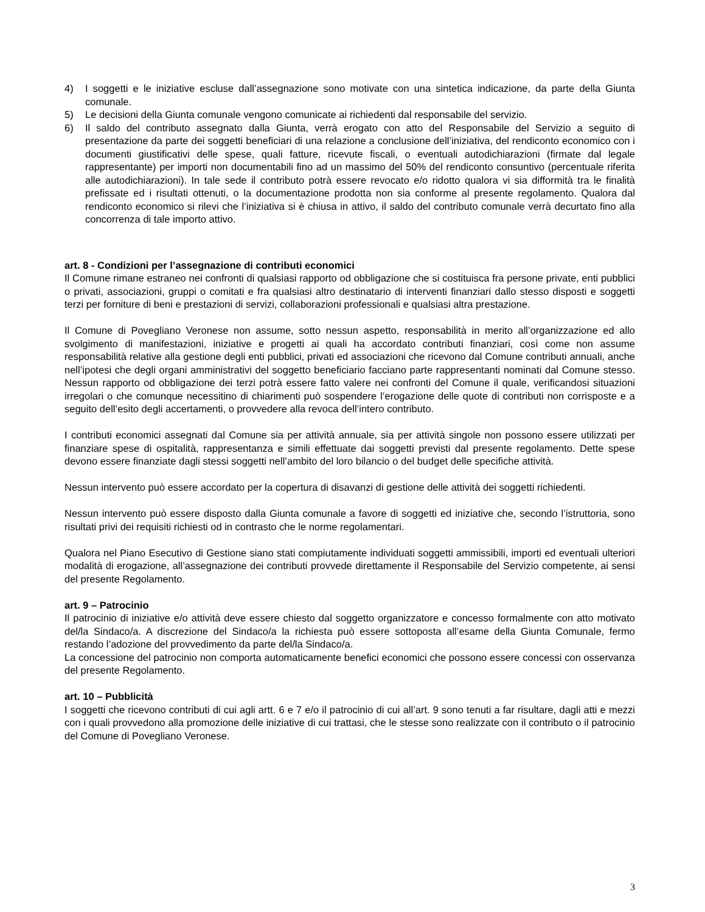4) I soggetti e le iniziative escluse dall’assegnazione sono motivate con una sintetica indicazione, da parte della Giunta comunale.
5) Le decisioni della Giunta comunale vengono comunicate ai richiedenti dal responsabile del servizio.
6) Il saldo del contributo assegnato dalla Giunta, verrà erogato con atto del Responsabile del Servizio a seguito di presentazione da parte dei soggetti beneficiari di una relazione a conclusione dell’iniziativa, del rendiconto economico con i documenti giustificativi delle spese, quali fatture, ricevute fiscali, o eventuali autodichiarazioni (firmate dal legale rappresentante) per importi non documentabili fino ad un massimo del 50% del rendiconto consuntivo (percentuale riferita alle autodichiarazioni). In tale sede il contributo potrà essere revocato e/o ridotto qualora vi sia difformità tra le finalità prefissate ed i risultati ottenuti, o la documentazione prodotta non sia conforme al presente regolamento. Qualora dal rendiconto economico si rilevi che l’iniziativa si è chiusa in attivo, il saldo del contributo comunale verrà decurtato fino alla concorrenza di tale importo attivo.
art. 8 - Condizioni per l’assegnazione di contributi economici
Il Comune rimane estraneo nei confronti di qualsiasi rapporto od obbligazione che si costituisca fra persone private, enti pubblici o privati, associazioni, gruppi o comitati e fra qualsiasi altro destinatario di interventi finanziari dallo stesso disposti e soggetti terzi per forniture di beni e prestazioni di servizi, collaborazioni professionali e qualsiasi altra prestazione.
Il Comune di Povegliano Veronese non assume, sotto nessun aspetto, responsabilità in merito all’organizzazione ed allo svolgimento di manifestazioni, iniziative e progetti ai quali ha accordato contributi finanziari, così come non assume responsabilità relative alla gestione degli enti pubblici, privati ed associazioni che ricevono dal Comune contributi annuali, anche nell’ipotesi che degli organi amministrativi del soggetto beneficiario facciano parte rappresentanti nominati dal Comune stesso. Nessun rapporto od obbligazione dei terzi potrà essere fatto valere nei confronti del Comune il quale, verificandosi situazioni irregolari o che comunque necessitino di chiarimenti può sospendere l’erogazione delle quote di contributi non corrisposte e a seguito dell’esito degli accertamenti, o provvedere alla revoca dell’intero contributo.
I contributi economici assegnati dal Comune sia per attività annuale, sia per attività singole non possono essere utilizzati per finanziare spese di ospitalità, rappresentanza e simili effettuate dai soggetti previsti dal presente regolamento. Dette spese devono essere finanziate dagli stessi soggetti nell’ambito del loro bilancio o del budget delle specifiche attività.
Nessun intervento può essere accordato per la copertura di disavanzi di gestione delle attività dei soggetti richiedenti.
Nessun intervento può essere disposto dalla Giunta comunale a favore di soggetti ed iniziative che, secondo l’istruttoria, sono risultati privi dei requisiti richiesti od in contrasto che le norme regolamentari.
Qualora nel Piano Esecutivo di Gestione siano stati compiutamente individuati soggetti ammissibili, importi ed eventuali ulteriori modalità di erogazione, all’assegnazione dei contributi provvede direttamente il Responsabile del Servizio competente, ai sensi del presente Regolamento.
art. 9 – Patrocinio
Il patrocinio di iniziative e/o attività deve essere chiesto dal soggetto organizzatore e concesso formalmente con atto motivato del/la Sindaco/a. A discrezione del Sindaco/a la richiesta può essere sottoposta all’esame della Giunta Comunale, fermo restando l’adozione del provvedimento da parte del/la Sindaco/a.
La concessione del patrocinio non comporta automaticamente benefici economici che possono essere concessi con osservanza del presente Regolamento.
art. 10 – Pubblicità
I soggetti che ricevono contributi di cui agli artt. 6 e 7 e/o il patrocinio di cui all’art. 9 sono tenuti a far risultare, dagli atti e mezzi con i quali provvedono alla promozione delle iniziative di cui trattasi, che le stesse sono realizzate con il contributo o il patrocinio del Comune di Povegliano Veronese.
3